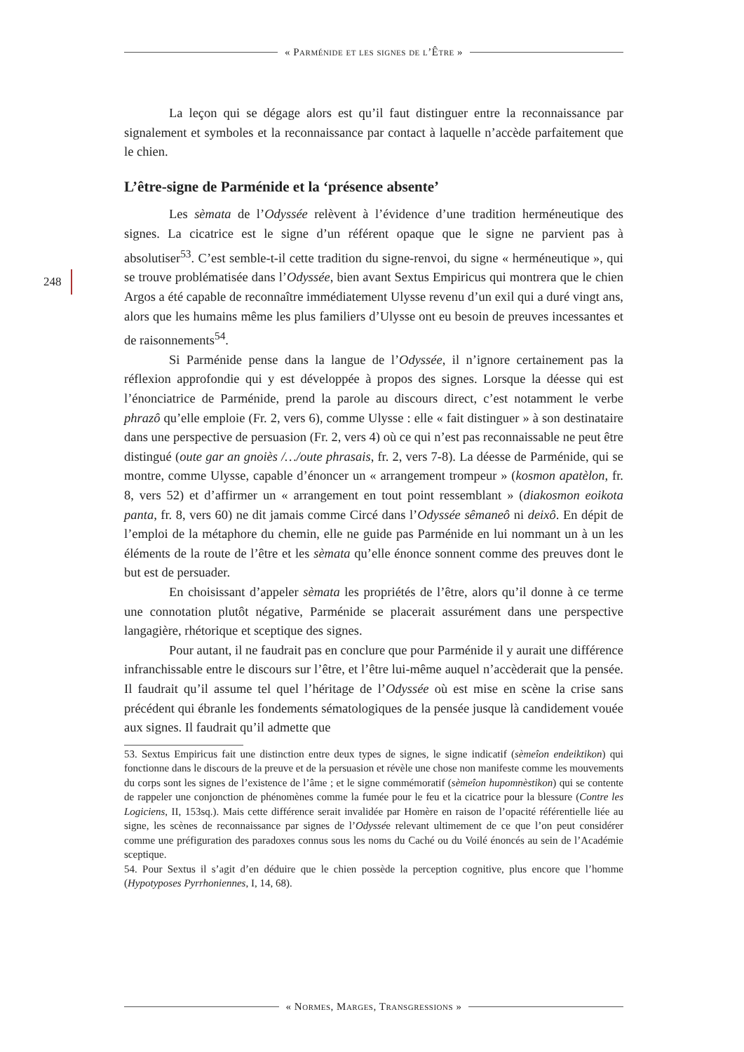« Parménide et les signes de l’Être »
248
La leçon qui se dégage alors est qu’il faut distinguer entre la reconnaissance par signalement et symboles et la reconnaissance par contact à laquelle n’accède parfaitement que le chien.
L’être-signe de Parménide et la ‘présence absente’
Les sèmata de l’Odyssée relèvent à l’évidence d’une tradition herméneutique des signes. La cicatrice est le signe d’un référent opaque que le signe ne parvient pas à absolutiser<sup>53</sup>. C’est semble-t-il cette tradition du signe-renvoi, du signe « herméneutique », qui se trouve problématisée dans l’Odyssée, bien avant Sextus Empiricus qui montrera que le chien Argos a été capable de reconnaître immédiatement Ulysse revenu d’un exil qui a duré vingt ans, alors que les humains même les plus familiers d’Ulysse ont eu besoin de preuves incessantes et de raisonnements<sup>54</sup>.
Si Parménide pense dans la langue de l’Odyssée, il n’ignore certainement pas la réflexion approfondie qui y est développée à propos des signes. Lorsque la déesse qui est l’énonciatrice de Parménide, prend la parole au discours direct, c’est notamment le verbe phrazô qu’elle emploie (Fr. 2, vers 6), comme Ulysse : elle « fait distinguer » à son destinataire dans une perspective de persuasion (Fr. 2, vers 4) où ce qui n’est pas reconnaissable ne peut être distingué (oute gar an gnoiès /…/oute phrasais, fr. 2, vers 7-8). La déesse de Parménide, qui se montre, comme Ulysse, capable d’énoncer un « arrangement trompeur » (kosmon apatèlon, fr. 8, vers 52) et d’affirmer un « arrangement en tout point ressemblant » (diakosmon eoikota panta, fr. 8, vers 60) ne dit jamais comme Circé dans l’Odyssée sêmaneô ni deixô. En dépit de l’emploi de la métaphore du chemin, elle ne guide pas Parménide en lui nommant un à un les éléments de la route de l’être et les sèmata qu’elle énonce sonnent comme des preuves dont le but est de persuader.
En choisissant d’appeler sèmata les propriétés de l’être, alors qu’il donne à ce terme une connotation plutôt négative, Parménide se placerait assurément dans une perspective langagière, rhétorique et sceptique des signes.
Pour autant, il ne faudrait pas en conclure que pour Parménide il y aurait une différence infranchissable entre le discours sur l’être, et l’être lui-même auquel n’accèderait que la pensée. Il faudrait qu’il assume tel quel l’héritage de l’Odyssée où est mise en scène la crise sans précédent qui ébranle les fondements sématologiques de la pensée jusque là candidement vouée aux signes. Il faudrait qu’il admette que
53. Sextus Empiricus fait une distinction entre deux types de signes, le signe indicatif (sèmeîon endeiktikon) qui fonctionne dans le discours de la preuve et de la persuasion et révèle une chose non manifeste comme les mouvements du corps sont les signes de l’existence de l’âme ; et le signe commémoratif (sèmeîon hupomnèstikon) qui se contente de rappeler une conjonction de phénomènes comme la fumée pour le feu et la cicatrice pour la blessure (Contre les Logiciens, II, 153sq.). Mais cette différence serait invalidée par Homère en raison de l’opacité référentielle liée au signe, les scènes de reconnaissance par signes de l’Odyssée relevant ultimement de ce que l’on peut considérer comme une préfiguration des paradoxes connus sous les noms du Caché ou du Voilé énoncés au sein de l’Académie sceptique.
54. Pour Sextus il s’agit d’en déduire que le chien possède la perception cognitive, plus encore que l’homme (Hypotyposes Pyrrhoniennes, I, 14, 68).
« Normes, Marges, Transgressions »